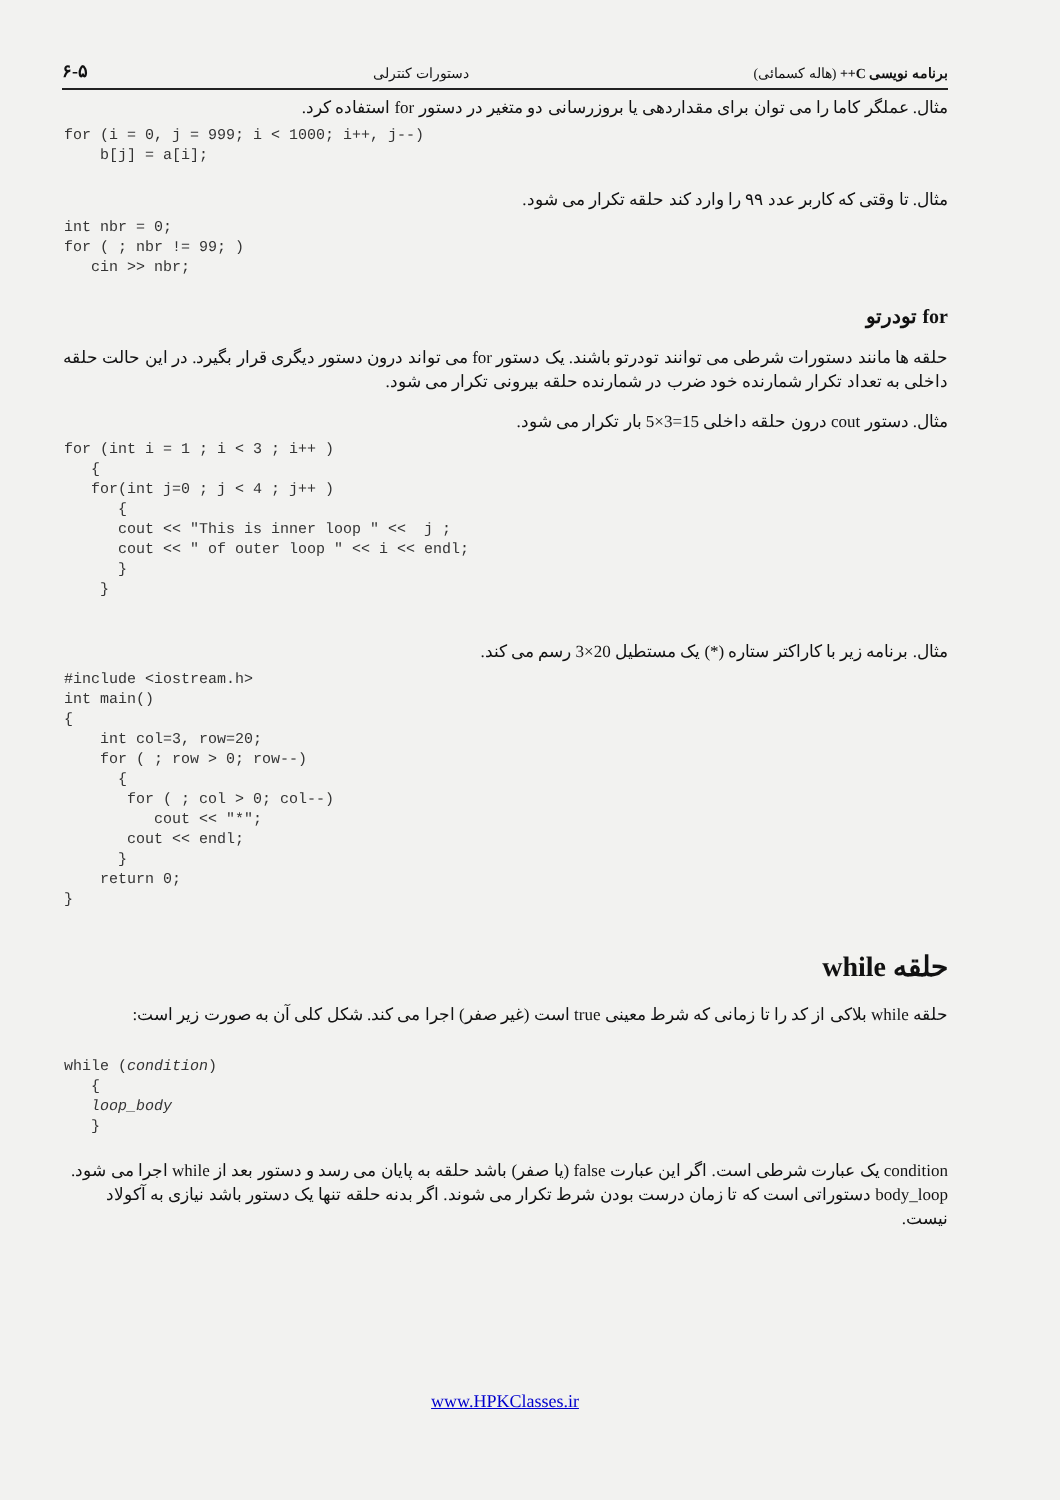۶-۵ دستورات کنترلی برنامه نویسی C++ (هاله کسمائی)
مثال. عملگر کاما را می توان برای مقداردهی یا بروزرسانی دو متغیر در دستور for استفاده کرد.
for (i = 0, j = 999; i < 1000; i++, j--)
    b[j] = a[i];
مثال. تا وقتی که کاربر عدد ۹۹ را وارد کند حلقه تکرار می شود.
int nbr = 0;
for ( ; nbr != 99; )
   cin >> nbr;
for تودرتو
حلقه ها مانند دستورات شرطی می توانند تودرتو باشند. یک دستور for می تواند درون دستور دیگری قرار بگیرد. در این حالت حلقه داخلی به تعداد تکرار شمارنده خود ضرب در شمارنده حلقه بیرونی تکرار می شود.
مثال. دستور cout درون حلقه داخلی 15=3×5 بار تکرار می شود.
for (int i = 1 ; i < 3 ; i++ )
   {
   for(int j=0 ; j < 4 ; j++ )
      {
      cout << "This is inner loop " <<  j ;
      cout << " of outer loop " << i << endl;
      }
    }
مثال. برنامه زیر با کاراکتر ستاره (*) یک مستطیل 20×3 رسم می کند.
#include <iostream.h>
int main()
{
    int col=3, row=20;
    for ( ; row > 0; row--)
      {
       for ( ; col > 0; col--)
          cout << "*";
       cout << endl;
      }
    return 0;
}
حلقه while
حلقه while بلاکی از کد را تا زمانی که شرط معینی true است (غیر صفر) اجرا می کند. شکل کلی آن به صورت زیر است:
while (condition)
   {
   loop_body
   }
condition یک عبارت شرطی است. اگر این عبارت false (یا صفر) باشد حلقه به پایان می رسد و دستور بعد از while اجرا می شود. body_loop دستوراتی است که تا زمان درست بودن شرط تکرار می شوند. اگر بدنه حلقه تنها یک دستور باشد نیازی به آکولاد نیست.
www.HPKClasses.ir